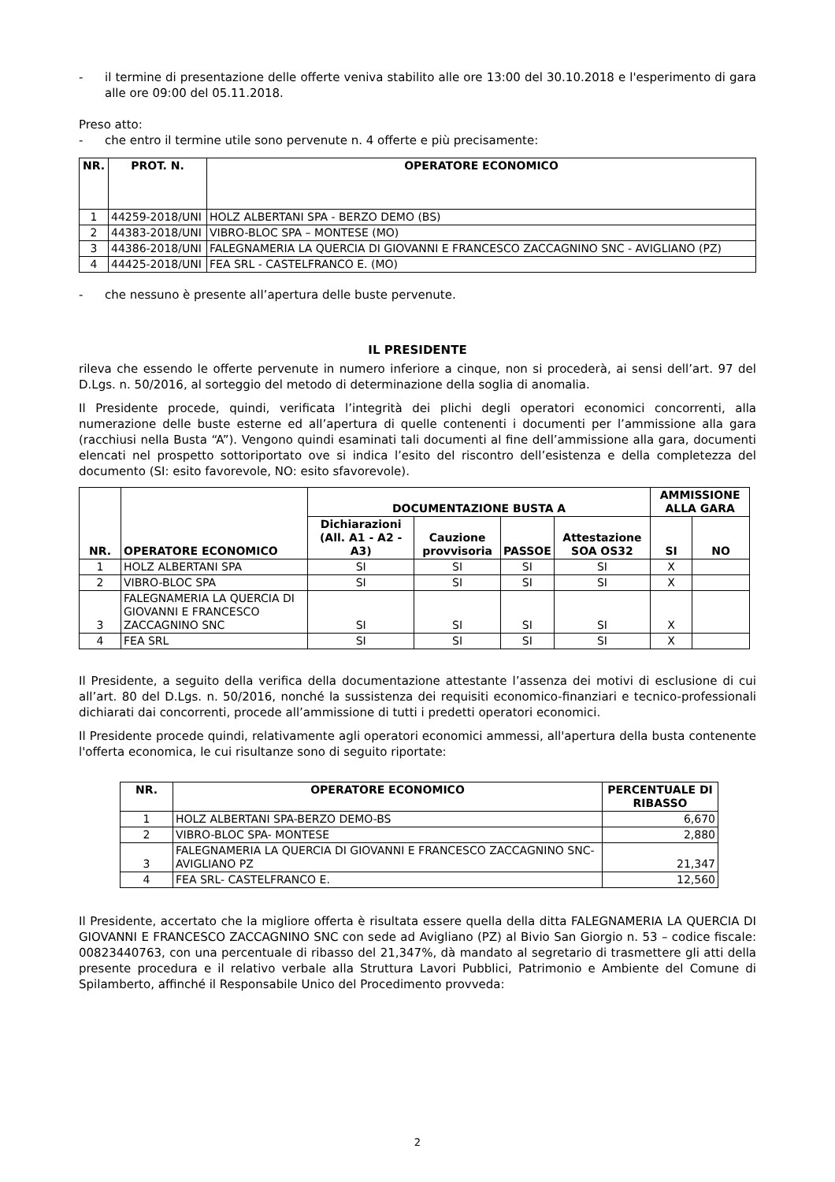- il termine di presentazione delle offerte veniva stabilito alle ore 13:00 del 30.10.2018 e l'esperimento di gara alle ore 09:00 del 05.11.2018.
Preso atto:
- che entro il termine utile sono pervenute n. 4 offerte e più precisamente:
| NR. | PROT. N. | OPERATORE ECONOMICO |
| --- | --- | --- |
| 1 | 44259-2018/UNI | HOLZ ALBERTANI SPA - BERZO DEMO (BS) |
| 2 | 44383-2018/UNI | VIBRO-BLOC SPA – MONTESE (MO) |
| 3 | 44386-2018/UNI | FALEGNAMERIA LA QUERCIA DI GIOVANNI E FRANCESCO ZACCAGNINO SNC - AVIGLIANO (PZ) |
| 4 | 44425-2018/UNI | FEA SRL - CASTELFRANCO E. (MO) |
- che nessuno è presente all’apertura delle buste pervenute.
IL PRESIDENTE
rileva che essendo le offerte pervenute in numero inferiore a cinque, non si procederà, ai sensi dell’art. 97 del D.Lgs. n. 50/2016, al sorteggio del metodo di determinazione della soglia di anomalia.
Il Presidente procede, quindi, verificata l’integrità dei plichi degli operatori economici concorrenti, alla numerazione delle buste esterne ed all’apertura di quelle contenenti i documenti per l’ammissione alla gara (racchiusi nella Busta “A”). Vengono quindi esaminati tali documenti al fine dell’ammissione alla gara, documenti elencati nel prospetto sottoriportato ove si indica l’esito del riscontro dell’esistenza e della completezza del documento (SI: esito favorevole, NO: esito sfavorevole).
| NR. | OPERATORE ECONOMICO | DOCUMENTAZIONE BUSTA A | | | | AMMISSIONE ALLA GARA | |
| --- | --- | --- | --- | --- | --- | --- | --- |
| | | Dichiarazioni (All. A1 - A2 - A3) | Cauzione provvisoria | PASSOE | Attestazione SOA OS32 | SI | NO |
| 1 | HOLZ ALBERTANI SPA | SI | SI | SI | SI | X | |
| 2 | VIBRO-BLOC SPA | SI | SI | SI | SI | X | |
| 3 | FALEGNAMERIA LA QUERCIA DI GIOVANNI E FRANCESCO ZACCAGNINO SNC | SI | SI | SI | SI | X | |
| 4 | FEA SRL | SI | SI | SI | SI | X | |
Il Presidente, a seguito della verifica della documentazione attestante l’assenza dei motivi di esclusione di cui all’art. 80 del D.Lgs. n. 50/2016, nonché la sussistenza dei requisiti economico-finanziari e tecnico-professionali dichiarati dai concorrenti, procede all’ammissione di tutti i predetti operatori economici.
Il Presidente procede quindi, relativamente agli operatori economici ammessi, all'apertura della busta contenente l'offerta economica, le cui risultanze sono di seguito riportate:
| NR. | OPERATORE ECONOMICO | PERCENTUALE DI RIBASSO |
| --- | --- | --- |
| 1 | HOLZ ALBERTANI SPA-BERZO DEMO-BS | 6,670 |
| 2 | VIBRO-BLOC SPA- MONTESE | 2,880 |
| 3 | FALEGNAMERIA LA QUERCIA DI GIOVANNI E FRANCESCO ZACCAGNINO SNC- AVIGLIANO PZ | 21,347 |
| 4 | FEA SRL- CASTELFRANCO E. | 12,560 |
Il Presidente, accertato che la migliore offerta è risultata essere quella della ditta FALEGNAMERIA LA QUERCIA DI GIOVANNI E FRANCESCO ZACCAGNINO SNC con sede ad Avigliano (PZ) al Bivio San Giorgio n. 53 – codice fiscale: 00823440763, con una percentuale di ribasso del 21,347%, dà mandato al segretario di trasmettere gli atti della presente procedura e il relativo verbale alla Struttura Lavori Pubblici, Patrimonio e Ambiente del Comune di Spilamberto, affinché il Responsabile Unico del Procedimento provveda:
2